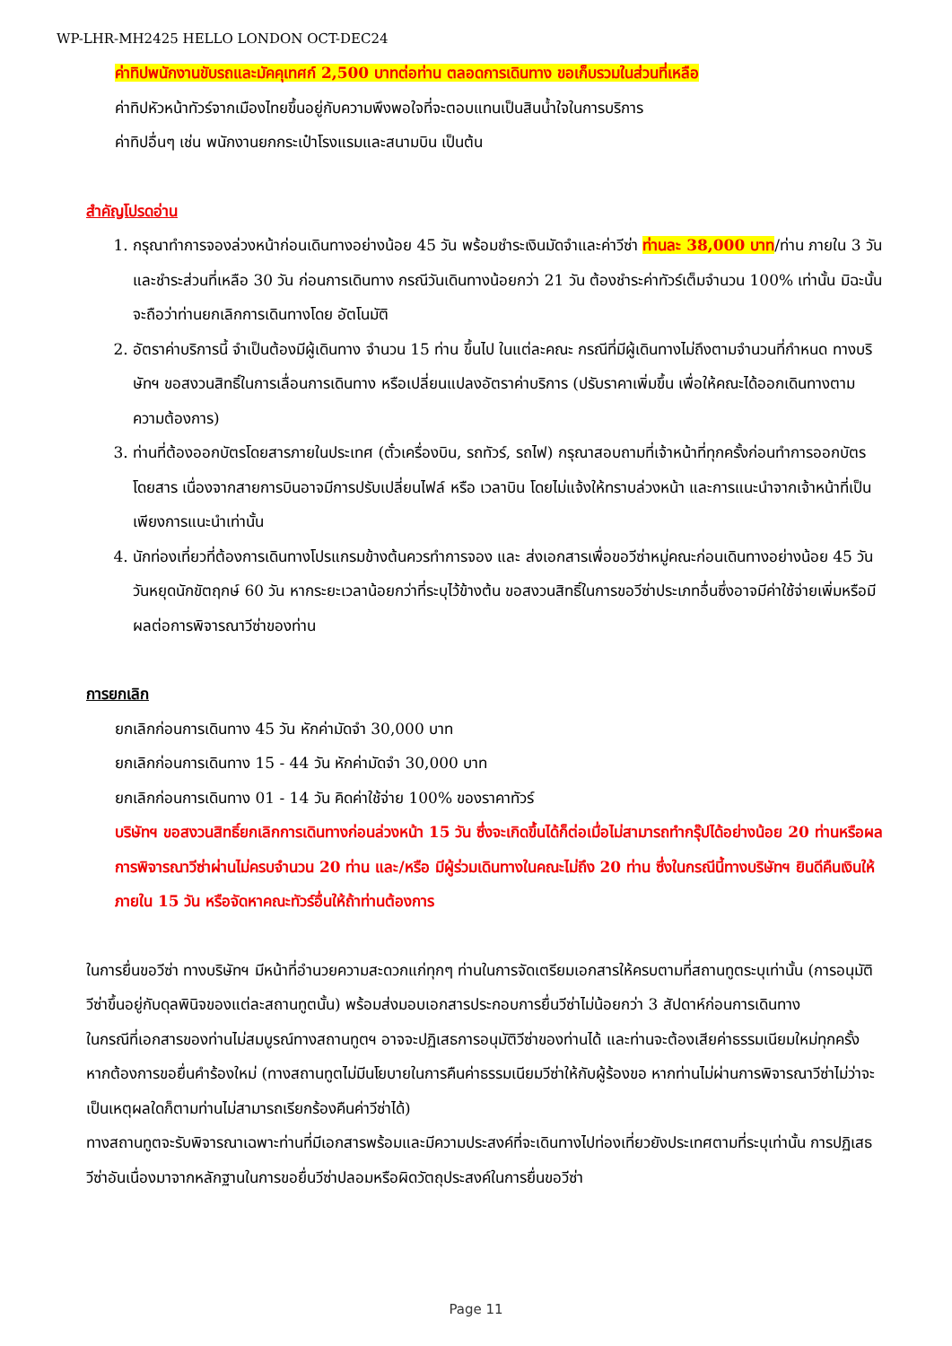WP-LHR-MH2425 HELLO LONDON OCT-DEC24
ค่าทิปพนักงานขับรถและมัคคุเทศก์ 2,500 บาทต่อท่าน ตลอดการเดินทาง ขอเก็บรวมในส่วนที่เหลือ
ค่าทิปหัวหน้าทัวร์จากเมืองไทยขึ้นอยู่กับความพึงพอใจที่จะตอบแทนเป็นสินน้ำใจในการบริการ
ค่าทิปอื่นๆ เช่น พนักงานยกกระเป๋าโรงแรมและสนามบิน เป็นต้น
สำคัญโปรดอ่าน
1. กรุณาทำการจองล่วงหน้าก่อนเดินทางอย่างน้อย 45 วัน พร้อมชำระเงินมัดจำและค่าวีซ่า ท่านละ 38,000 บาท/ท่าน ภายใน 3 วัน และชำระส่วนที่เหลือ 30 วัน ก่อนการเดินทาง กรณีวันเดินทางน้อยกว่า 21 วัน ต้องชำระค่าทัวร์เต็มจำนวน 100% เท่านั้น มิฉะนั้นจะถือว่าท่านยกเลิกการเดินทางโดย อัตโนมัติ
2. อัตราค่าบริการนี้ จำเป็นต้องมีผู้เดินทาง จำนวน 15 ท่าน ขึ้นไป ในแต่ละคณะ กรณีที่มีผู้เดินทางไม่ถึงตามจำนวนที่กำหนด ทางบริษัทฯ ขอสงวนสิทธิ์ในการเลื่อนการเดินทาง หรือเปลี่ยนแปลงอัตราค่าบริการ (ปรับราคาเพิ่มขึ้น เพื่อให้คณะได้ออกเดินทางตามความต้องการ)
3. ท่านที่ต้องออกบัตรโดยสารภายในประเทศ (ตั๋วเครื่องบิน, รถทัวร์, รถไฟ) กรุณาสอบถามที่เจ้าหน้าที่ทุกครั้งก่อนทำการออกบัตรโดยสาร เนื่องจากสายการบินอาจมีการปรับเปลี่ยนไฟล์ หรือ เวลาบิน โดยไม่แจ้งให้ทราบล่วงหน้า และการแนะนำจากเจ้าหน้าที่เป็นเพียงการแนะนำเท่านั้น
4. นักท่องเที่ยวที่ต้องการเดินทางโปรแกรมข้างต้นควรทำการจอง และ ส่งเอกสารเพื่อขอวีซ่าหมู่คณะก่อนเดินทางอย่างน้อย 45 วัน วันหยุดนักขัตฤกษ์ 60 วัน หากระยะเวลาน้อยกว่าที่ระบุไว้ข้างต้น ขอสงวนสิทธิ์ในการขอวีซ่าประเภทอื่นซึ่งอาจมีค่าใช้จ่ายเพิ่มหรือมีผลต่อการพิจารณาวีซ่าของท่าน
การยกเลิก
ยกเลิกก่อนการเดินทาง 45 วัน หักค่ามัดจำ 30,000 บาท
ยกเลิกก่อนการเดินทาง 15 - 44 วัน หักค่ามัดจำ 30,000 บาท
ยกเลิกก่อนการเดินทาง 01 - 14 วัน คิดค่าใช้จ่าย 100% ของราคาทัวร์
บริษัทฯ ขอสงวนสิทธิ์ยกเลิกการเดินทางก่อนล่วงหน้า 15 วัน ซึ่งจะเกิดขึ้นได้ก็ต่อเมื่อไม่สามารถทำกรุ๊ปได้อย่างน้อย 20 ท่านหรือผลการพิจารณาวีซ่าผ่านไม่ครบจำนวน 20 ท่าน และ/หรือ มีผู้ร่วมเดินทางในคณะไม่ถึง 20 ท่าน ซึ่งในกรณีนี้ทางบริษัทฯ ยินดีคืนเงินให้ภายใน 15 วัน หรือจัดหาคณะทัวร์อื่นให้ถ้าท่านต้องการ
ในการยื่นขอวีซ่า ทางบริษัทฯ มีหน้าที่อำนวยความสะดวกแก่ทุกๆ ท่านในการจัดเตรียมเอกสารให้ครบตามที่สถานทูตระบุเท่านั้น (การอนุมัติวีซ่าขึ้นอยู่กับดุลพินิจของแต่ละสถานทูตนั้น) พร้อมส่งมอบเอกสารประกอบการยื่นวีซ่าไม่น้อยกว่า 3 สัปดาห์ก่อนการเดินทาง
ในกรณีที่เอกสารของท่านไม่สมบูรณ์ทางสถานทูตฯ อาจจะปฏิเสธการอนุมัติวีซ่าของท่านได้ และท่านจะต้องเสียค่าธรรมเนียมใหม่ทุกครั้ง หากต้องการขอยื่นคำร้องใหม่ (ทางสถานทูตไม่มีนโยบายในการคืนค่าธรรมเนียมวีซ่าให้กับผู้ร้องขอ หากท่านไม่ผ่านการพิจารณาวีซ่าไม่ว่าจะเป็นเหตุผลใดก็ตามท่านไม่สามารถเรียกร้องคืนค่าวีซ่าได้)
ทางสถานทูตจะรับพิจารณาเฉพาะท่านที่มีเอกสารพร้อมและมีความประสงค์ที่จะเดินทางไปท่องเที่ยวยังประเทศตามที่ระบุเท่านั้น การปฏิเสธวีซ่าอันเนื่องมาจากหลักฐานในการขอยื่นวีซ่าปลอมหรือผิดวัตถุประสงค์ในการยื่นขอวีซ่า
Page 11